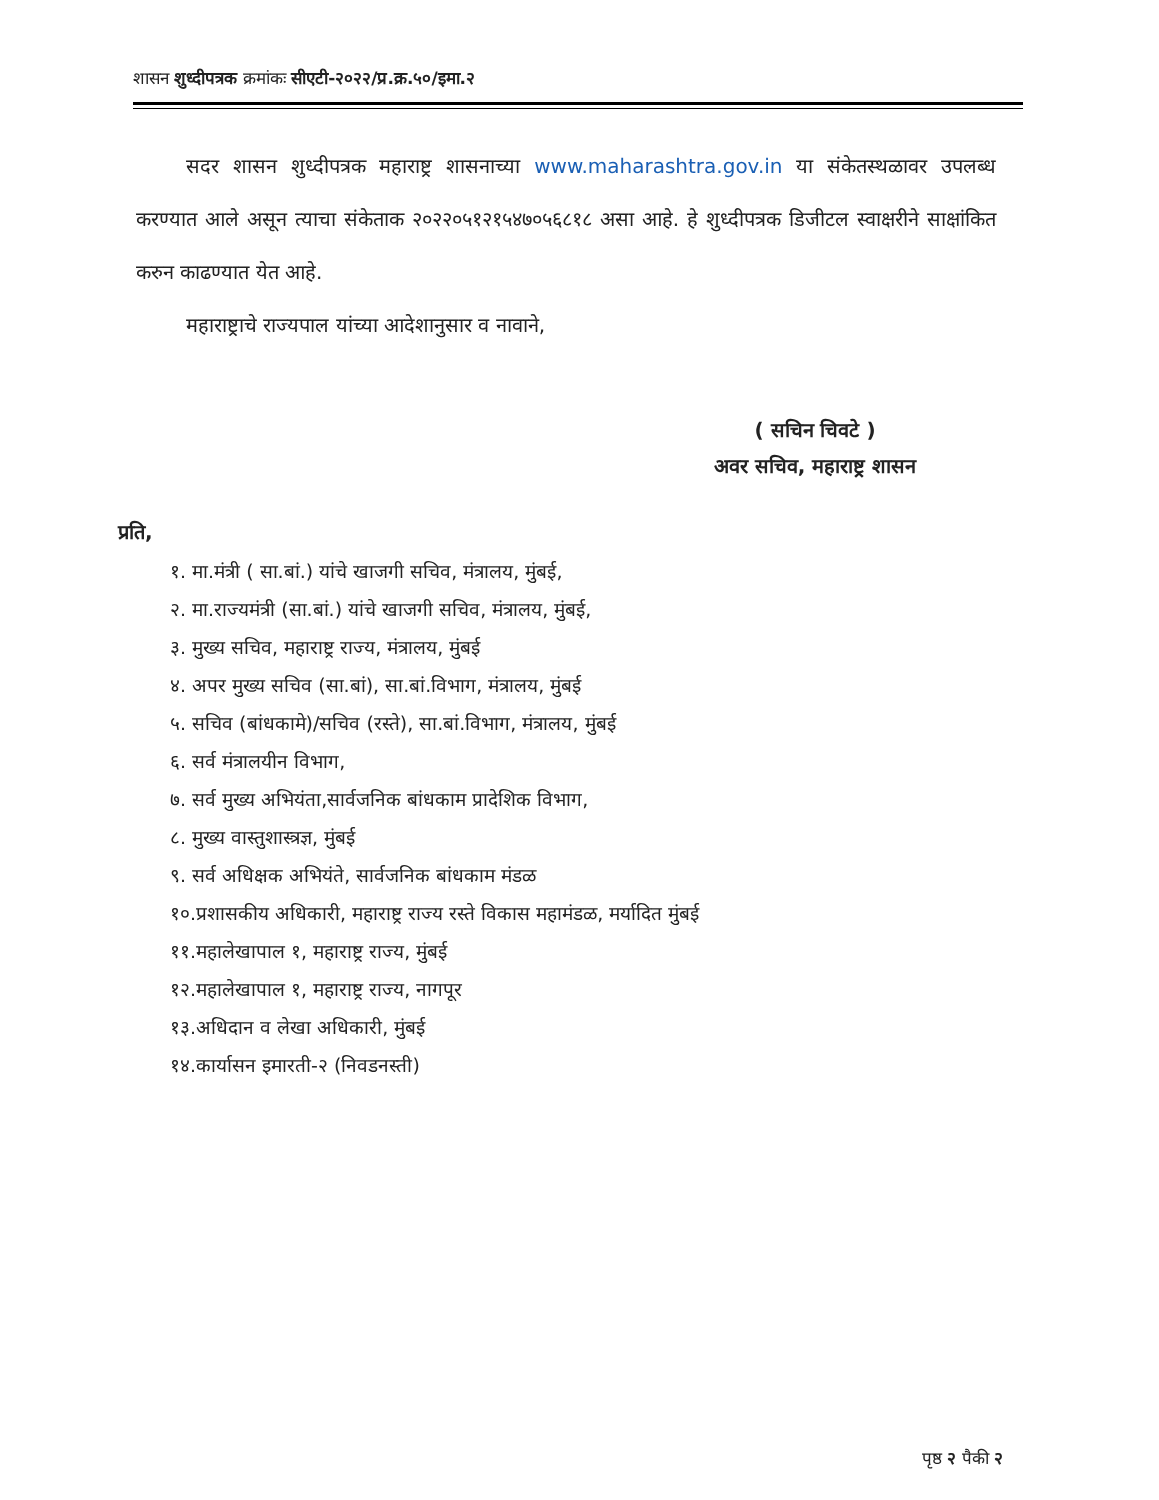शासन शुध्दीपत्रक क्रमांकः सीएटी-२०२२/प्र.क्र.५०/इमा.२
सदर शासन शुध्दीपत्रक महाराष्ट्र शासनाच्या www.maharashtra.gov.in या संकेतस्थळावर उपलब्ध करण्यात आले असून त्याचा संकेताक २०२२०५१२१५४७०५६८१८ असा आहे. हे शुध्दीपत्रक डिजीटल स्वाक्षरीने साक्षांकित करुन काढण्यात येत आहे.
महाराष्ट्राचे राज्यपाल यांच्या आदेशानुसार व नावाने,
( सचिन चिवटे )
अवर सचिव, महाराष्ट्र शासन
प्रति,
१. मा.मंत्री ( सा.बां.) यांचे खाजगी सचिव, मंत्रालय, मुंबई,
२. मा.राज्यमंत्री (सा.बां.) यांचे खाजगी सचिव, मंत्रालय, मुंबई,
३. मुख्य सचिव, महाराष्ट्र राज्य, मंत्रालय, मुंबई
४. अपर मुख्य सचिव (सा.बां), सा.बां.विभाग, मंत्रालय, मुंबई
५. सचिव (बांधकामे)/सचिव (रस्ते), सा.बां.विभाग, मंत्रालय, मुंबई
६. सर्व मंत्रालयीन विभाग,
७. सर्व मुख्य अभियंता,सार्वजनिक बांधकाम प्रादेशिक विभाग,
८. मुख्य वास्तुशास्त्रज्ञ, मुंबई
९. सर्व अधिक्षक अभियंते, सार्वजनिक बांधकाम मंडळ
१०.प्रशासकीय अधिकारी, महाराष्ट्र राज्य रस्ते विकास महामंडळ, मर्यादित मुंबई
११.महालेखापाल १, महाराष्ट्र राज्य, मुंबई
१२.महालेखापाल १, महाराष्ट्र राज्य, नागपूर
१३.अधिदान व लेखा अधिकारी, मुंबई
१४.कार्यासन इमारती-२ (निवडनस्ती)
पृष्ठ २ पैकी २